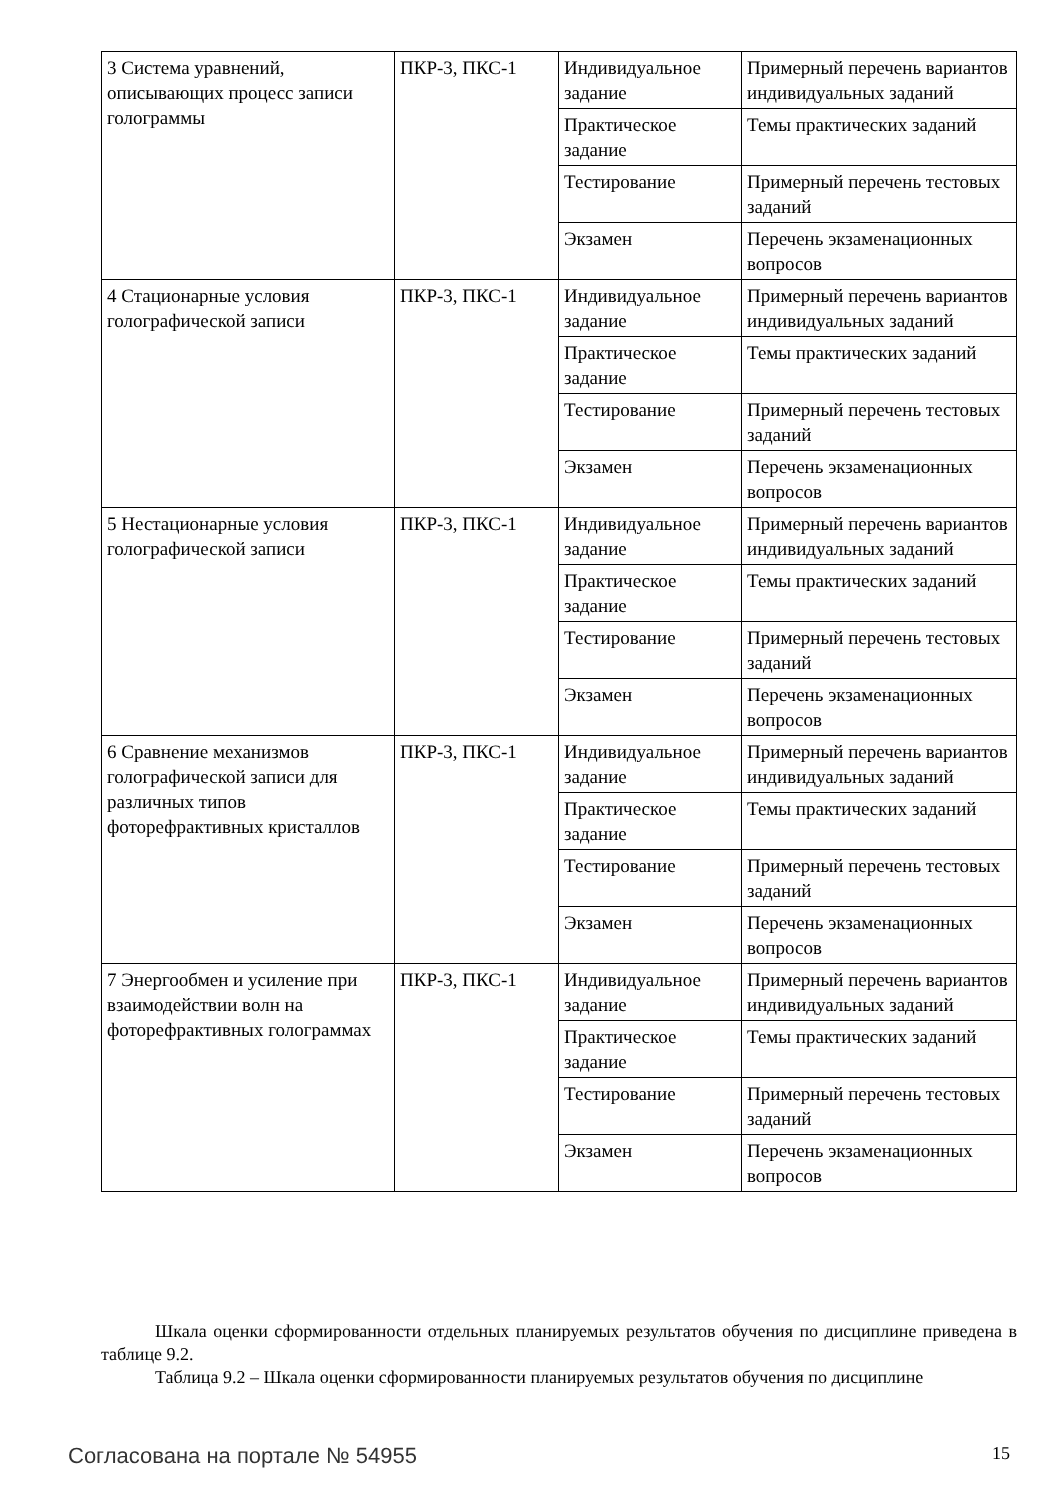| 3 Система уравнений, описывающих процесс записи голограммы | ПКР-3, ПКС-1 | Индивидуальное задание | Примерный перечень вариантов индивидуальных заданий |
| | | Практическое задание | Темы практических заданий |
| | | Тестирование | Примерный перечень тестовых заданий |
| | | Экзамен | Перечень экзаменационных вопросов |
| 4 Стационарные условия голографической записи | ПКР-3, ПКС-1 | Индивидуальное задание | Примерный перечень вариантов индивидуальных заданий |
| | | Практическое задание | Темы практических заданий |
| | | Тестирование | Примерный перечень тестовых заданий |
| | | Экзамен | Перечень экзаменационных вопросов |
| 5 Нестационарные условия голографической записи | ПКР-3, ПКС-1 | Индивидуальное задание | Примерный перечень вариантов индивидуальных заданий |
| | | Практическое задание | Темы практических заданий |
| | | Тестирование | Примерный перечень тестовых заданий |
| | | Экзамен | Перечень экзаменационных вопросов |
| 6 Сравнение механизмов голографической записи для различных типов фоторефрактивных кристаллов | ПКР-3, ПКС-1 | Индивидуальное задание | Примерный перечень вариантов индивидуальных заданий |
| | | Практическое задание | Темы практических заданий |
| | | Тестирование | Примерный перечень тестовых заданий |
| | | Экзамен | Перечень экзаменационных вопросов |
| 7 Энергообмен и усиление при взаимодействии волн на фоторефрактивных голограммах | ПКР-3, ПКС-1 | Индивидуальное задание | Примерный перечень вариантов индивидуальных заданий |
| | | Практическое задание | Темы практических заданий |
| | | Тестирование | Примерный перечень тестовых заданий |
| | | Экзамен | Перечень экзаменационных вопросов |
Шкала оценки сформированности отдельных планируемых результатов обучения по дисциплине приведена в таблице 9.2.
Таблица 9.2 – Шкала оценки сформированности планируемых результатов обучения по дисциплине
Согласована на портале № 54955 15